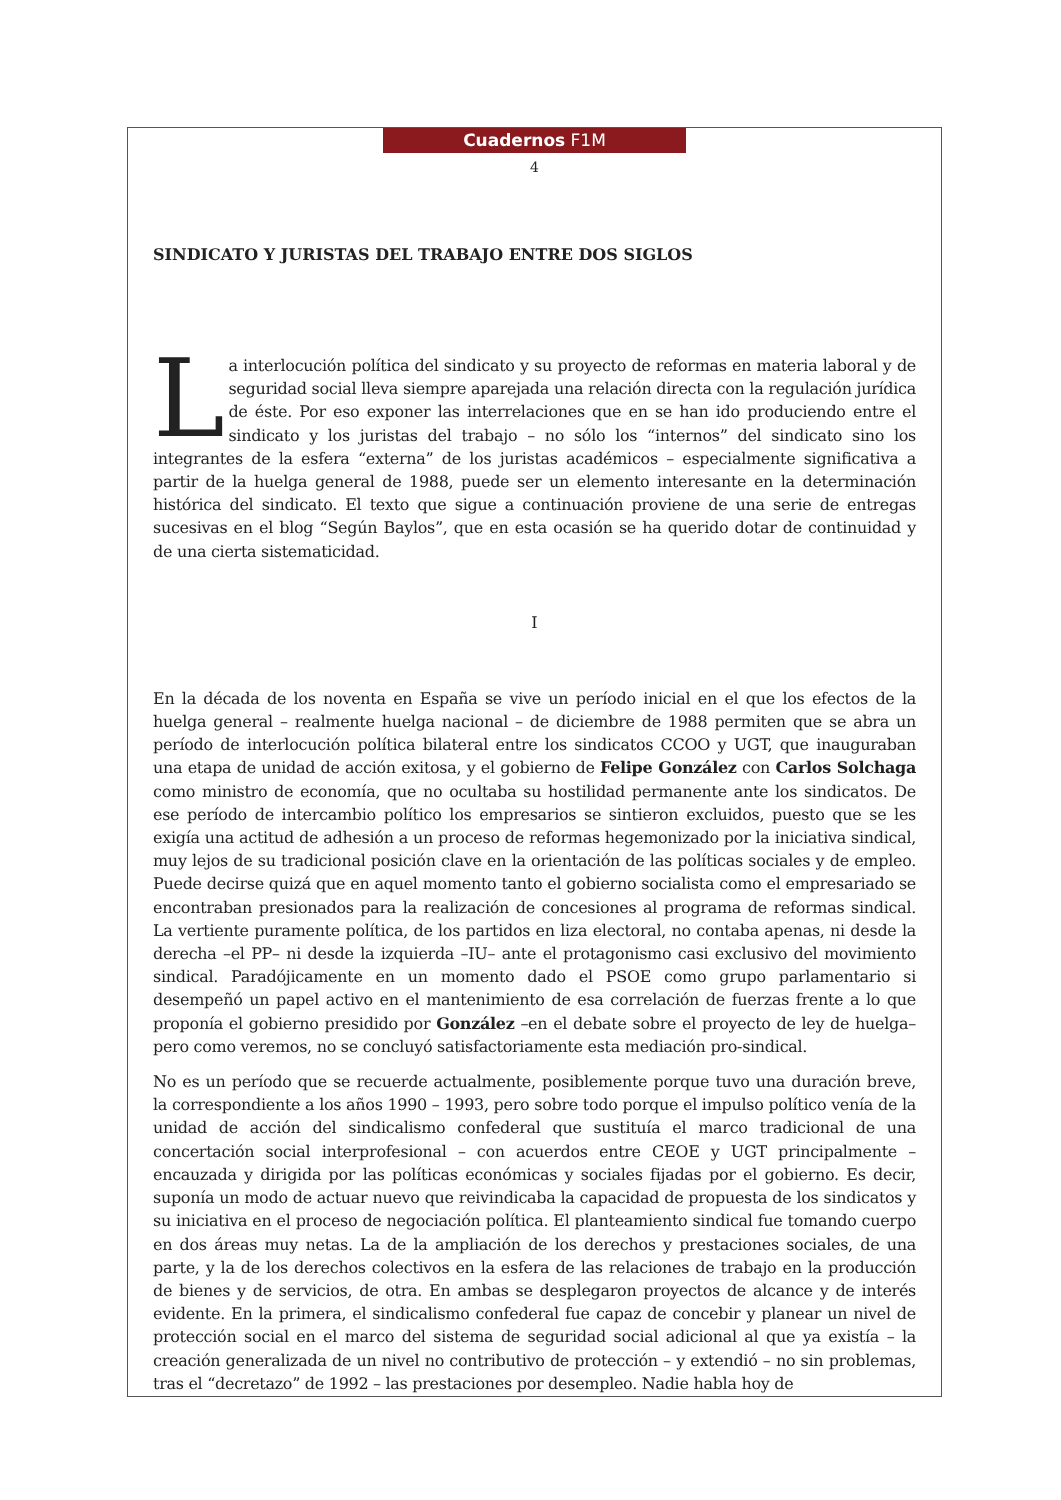Cuadernos F1M
4
SINDICATO Y JURISTAS DEL TRABAJO ENTRE DOS SIGLOS
La interlocución política del sindicato y su proyecto de reformas en materia laboral y de seguridad social lleva siempre aparejada una relación directa con la regulación jurídica de éste. Por eso exponer las interrelaciones que en se han ido produciendo entre el sindicato y los juristas del trabajo – no sólo los “internos” del sindicato sino los integrantes de la esfera “externa” de los juristas académicos – especialmente significativa a partir de la huelga general de 1988, puede ser un elemento interesante en la determinación histórica del sindicato. El texto que sigue a continuación proviene de una serie de entregas sucesivas en el blog “Según Baylos”, que en esta ocasión se ha querido dotar de continuidad y de una cierta sistematicidad.
I
En la década de los noventa en España se vive un período inicial en el que los efectos de la huelga general – realmente huelga nacional – de diciembre de 1988 permiten que se abra un período de interlocución política bilateral entre los sindicatos CCOO y UGT, que inauguraban una etapa de unidad de acción exitosa, y el gobierno de Felipe González con Carlos Solchaga como ministro de economía, que no ocultaba su hostilidad permanente ante los sindicatos. De ese período de intercambio político los empresarios se sintieron excluidos, puesto que se les exigía una actitud de adhesión a un proceso de reformas hegemonizado por la iniciativa sindical, muy lejos de su tradicional posición clave en la orientación de las políticas sociales y de empleo. Puede decirse quizá que en aquel momento tanto el gobierno socialista como el empresariado se encontraban presionados para la realización de concesiones al programa de reformas sindical. La vertiente puramente política, de los partidos en liza electoral, no contaba apenas, ni desde la derecha –el PP– ni desde la izquierda –IU– ante el protagonismo casi exclusivo del movimiento sindical. Paradójicamente en un momento dado el PSOE como grupo parlamentario si desempeñó un papel activo en el mantenimiento de esa correlación de fuerzas frente a lo que proponía el gobierno presidido por González –en el debate sobre el proyecto de ley de huelga– pero como veremos, no se concluyó satisfactoriamente esta mediación pro-sindical.
No es un período que se recuerde actualmente, posiblemente porque tuvo una duración breve, la correspondiente a los años 1990 – 1993, pero sobre todo porque el impulso político venía de la unidad de acción del sindicalismo confederal que sustituía el marco tradicional de una concertación social interprofesional – con acuerdos entre CEOE y UGT principalmente – encauzada y dirigida por las políticas económicas y sociales fijadas por el gobierno. Es decir, suponía un modo de actuar nuevo que reivindicaba la capacidad de propuesta de los sindicatos y su iniciativa en el proceso de negociación política. El planteamiento sindical fue tomando cuerpo en dos áreas muy netas. La de la ampliación de los derechos y prestaciones sociales, de una parte, y la de los derechos colectivos en la esfera de las relaciones de trabajo en la producción de bienes y de servicios, de otra. En ambas se desplegaron proyectos de alcance y de interés evidente. En la primera, el sindicalismo confederal fue capaz de concebir y planear un nivel de protección social en el marco del sistema de seguridad social adicional al que ya existía – la creación generalizada de un nivel no contributivo de protección – y extendió – no sin problemas, tras el “decretazo” de 1992 – las prestaciones por desempleo. Nadie habla hoy de